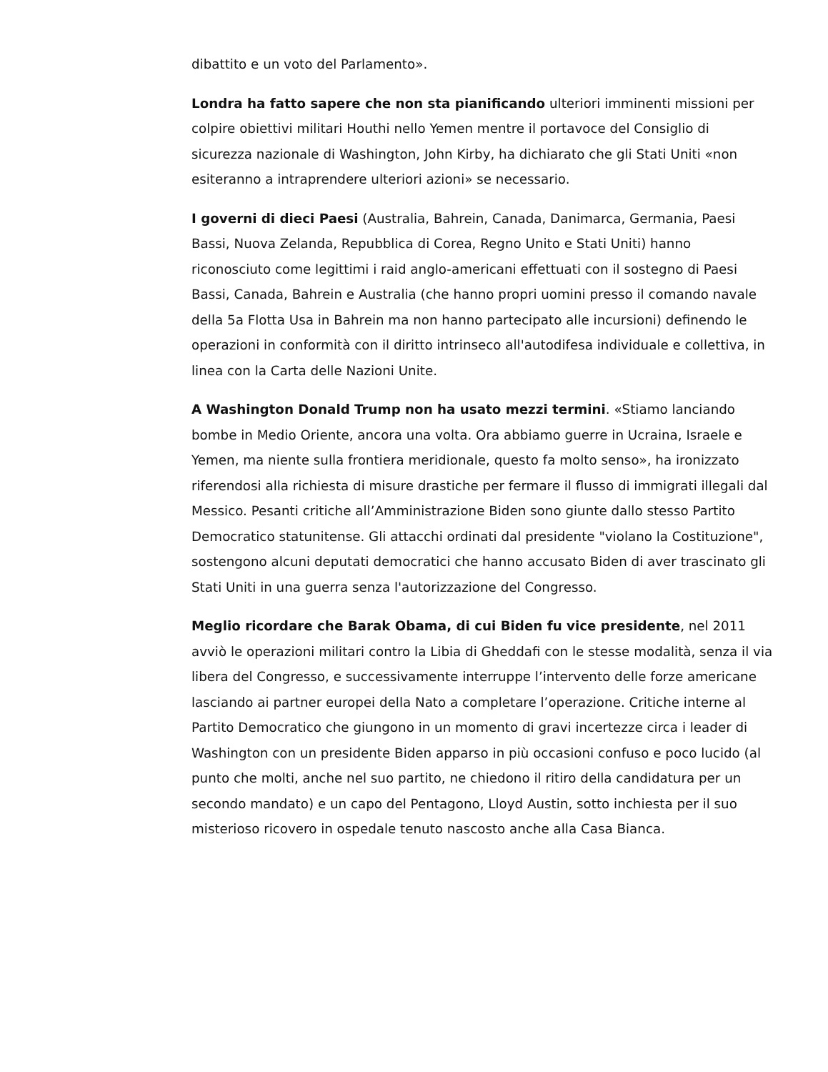dibattito e un voto del Parlamento».
Londra ha fatto sapere che non sta pianificando ulteriori imminenti missioni per colpire obiettivi militari Houthi nello Yemen mentre il portavoce del Consiglio di sicurezza nazionale di Washington, John Kirby, ha dichiarato che gli Stati Uniti «non esiteranno a intraprendere ulteriori azioni» se necessario.
I governi di dieci Paesi (Australia, Bahrein, Canada, Danimarca, Germania, Paesi Bassi, Nuova Zelanda, Repubblica di Corea, Regno Unito e Stati Uniti) hanno riconosciuto come legittimi i raid anglo-americani effettuati con il sostegno di Paesi Bassi, Canada, Bahrein e Australia (che hanno propri uomini presso il comando navale della 5a Flotta Usa in Bahrein ma non hanno partecipato alle incursioni) definendo le operazioni in conformità con il diritto intrinseco all'autodifesa individuale e collettiva, in linea con la Carta delle Nazioni Unite.
A Washington Donald Trump non ha usato mezzi termini. «Stiamo lanciando bombe in Medio Oriente, ancora una volta. Ora abbiamo guerre in Ucraina, Israele e Yemen, ma niente sulla frontiera meridionale, questo fa molto senso», ha ironizzato riferendosi alla richiesta di misure drastiche per fermare il flusso di immigrati illegali dal Messico. Pesanti critiche all’Amministrazione Biden sono giunte dallo stesso Partito Democratico statunitense. Gli attacchi ordinati dal presidente "violano la Costituzione", sostengono alcuni deputati democratici che hanno accusato Biden di aver trascinato gli Stati Uniti in una guerra senza l'autorizzazione del Congresso.
Meglio ricordare che Barak Obama, di cui Biden fu vice presidente, nel 2011 avviò le operazioni militari contro la Libia di Gheddafi con le stesse modalità, senza il via libera del Congresso, e successivamente interruppe l’intervento delle forze americane lasciando ai partner europei della Nato a completare l’operazione. Critiche interne al Partito Democratico che giungono in un momento di gravi incertezze circa i leader di Washington con un presidente Biden apparso in più occasioni confuso e poco lucido (al punto che molti, anche nel suo partito, ne chiedono il ritiro della candidatura per un secondo mandato) e un capo del Pentagono, Lloyd Austin, sotto inchiesta per il suo misterioso ricovero in ospedale tenuto nascosto anche alla Casa Bianca.